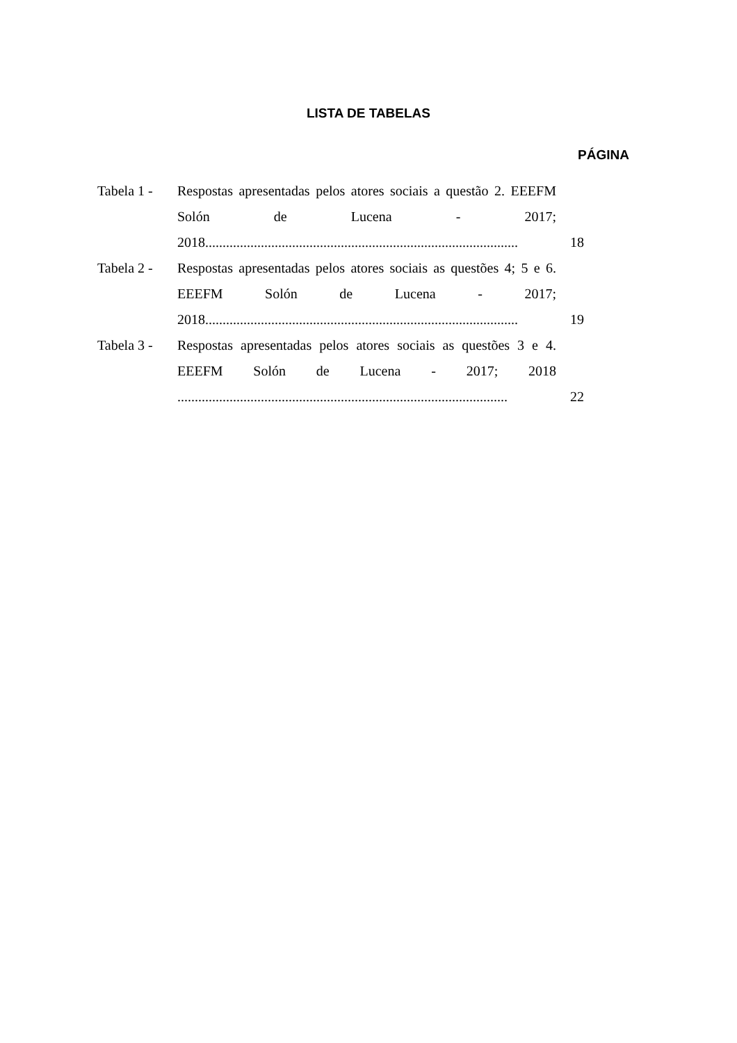LISTA DE TABELAS
PÁGINA
| Tabela 1 - | Respostas apresentadas pelos atores sociais a questão 2. EEEFM Solón de Lucena - 2017; 2018.......................................................................................... | 18 |
| Tabela 2 - | Respostas apresentadas pelos atores sociais as questões 4; 5 e 6. EEEFM Solón de Lucena - 2017; 2018.......................................................................................... | 19 |
| Tabela 3 - | Respostas apresentadas pelos atores sociais as questões 3 e 4. EEEFM Solón de Lucena - 2017; 2018 ............................................................................................... | 22 |